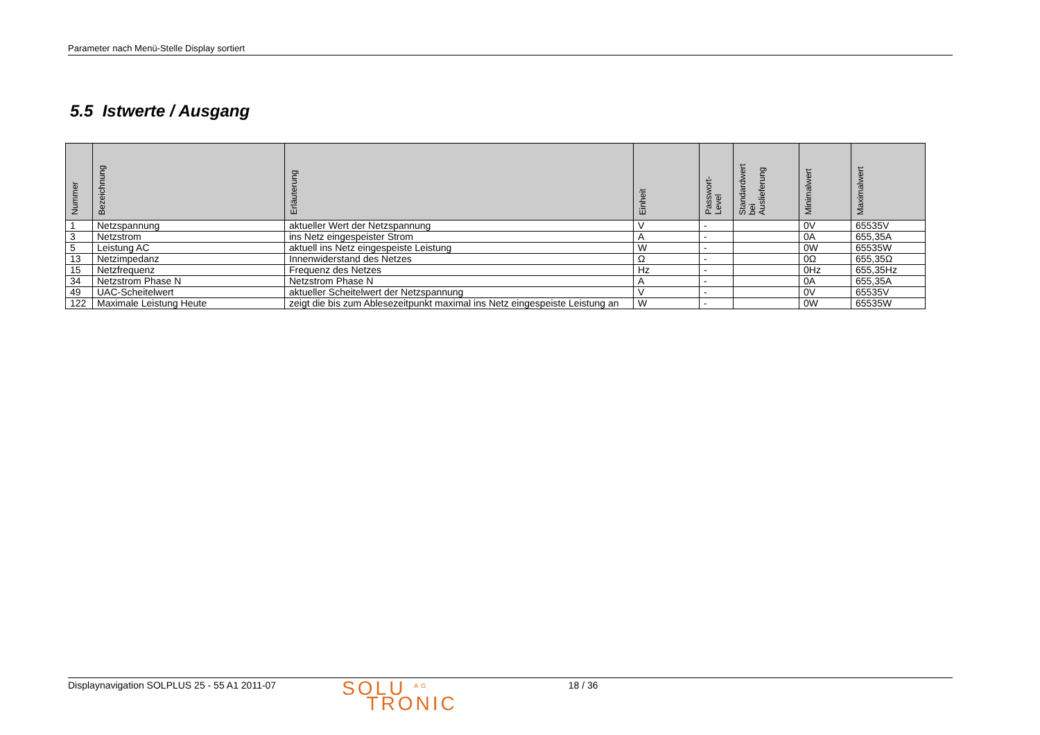Parameter nach Menü-Stelle Display sortiert
5.5 Istwerte / Ausgang
| Nummer | Bezeichnung | Erläuterung | Einheit | Passwort- Level | Standardwert bei Auslieferung | Minimalwert | Maximalwert |
| --- | --- | --- | --- | --- | --- | --- | --- |
| 1 | Netzspannung | aktueller Wert der Netzspannung | V | - | | 0V | 65535V |
| 3 | Netzstrom | ins Netz eingespeister Strom | A | - | | 0A | 655,35A |
| 5 | Leistung AC | aktuell ins Netz eingespeiste Leistung | W | - | | 0W | 65535W |
| 13 | Netzimpedanz | Innenwiderstand des Netzes | Ω | - | | 0Ω | 655,35Ω |
| 15 | Netzfrequenz | Frequenz des Netzes | Hz | - | | 0Hz | 655,35Hz |
| 34 | Netzstrom Phase N | Netzstrom Phase N | A | - | | 0A | 655,35A |
| 49 | UAC-Scheitelwert | aktueller Scheitelwert der Netzspannung | V | - | | 0V | 65535V |
| 122 | Maximale Leistung Heute | zeigt die bis zum Ablesezeitpunkt maximal ins Netz eingespeiste Leistung an | W | - | | 0W | 65535W |
Displaynavigation SOLPLUS 25 - 55 A1 2011-07
SOLU <sup>AG</sup>
TRONIC
18 / 36